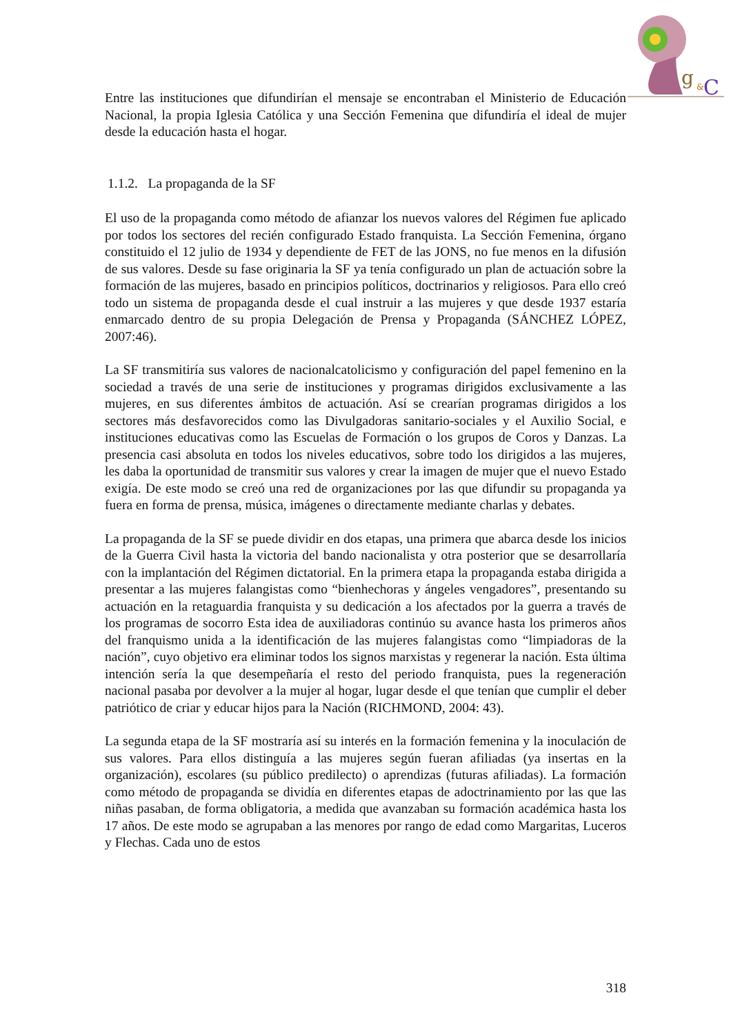g
&
C
Entre las instituciones que difundirían el mensaje se encontraban el Ministerio de Educación Nacional, la propia Iglesia Católica y una Sección Femenina que difundiría el ideal de mujer desde la educación hasta el hogar.
1.1.2. La propaganda de la SF
El uso de la propaganda como método de afianzar los nuevos valores del Régimen fue aplicado por todos los sectores del recién configurado Estado franquista. La Sección Femenina, órgano constituido el 12 julio de 1934 y dependiente de FET de las JONS, no fue menos en la difusión de sus valores. Desde su fase originaria la SF ya tenía configurado un plan de actuación sobre la formación de las mujeres, basado en principios políticos, doctrinarios y religiosos. Para ello creó todo un sistema de propaganda desde el cual instruir a las mujeres y que desde 1937 estaría enmarcado dentro de su propia Delegación de Prensa y Propaganda (SÁNCHEZ LÓPEZ, 2007:46).
La SF transmitiría sus valores de nacionalcatolicismo y configuración del papel femenino en la sociedad a través de una serie de instituciones y programas dirigidos exclusivamente a las mujeres, en sus diferentes ámbitos de actuación. Así se crearían programas dirigidos a los sectores más desfavorecidos como las Divulgadoras sanitario-sociales y el Auxilio Social, e instituciones educativas como las Escuelas de Formación o los grupos de Coros y Danzas. La presencia casi absoluta en todos los niveles educativos, sobre todo los dirigidos a las mujeres, les daba la oportunidad de transmitir sus valores y crear la imagen de mujer que el nuevo Estado exigía. De este modo se creó una red de organizaciones por las que difundir su propaganda ya fuera en forma de prensa, música, imágenes o directamente mediante charlas y debates.
La propaganda de la SF se puede dividir en dos etapas, una primera que abarca desde los inicios de la Guerra Civil hasta la victoria del bando nacionalista y otra posterior que se desarrollaría con la implantación del Régimen dictatorial. En la primera etapa la propaganda estaba dirigida a presentar a las mujeres falangistas como “bienhechoras y ángeles vengadores”, presentando su actuación en la retaguardia franquista y su dedicación a los afectados por la guerra a través de los programas de socorro Esta idea de auxiliadoras continúo su avance hasta los primeros años del franquismo unida a la identificación de las mujeres falangistas como “limpiadoras de la nación”, cuyo objetivo era eliminar todos los signos marxistas y regenerar la nación. Esta última intención sería la que desempeñaría el resto del periodo franquista, pues la regeneración nacional pasaba por devolver a la mujer al hogar, lugar desde el que tenían que cumplir el deber patriótico de criar y educar hijos para la Nación (RICHMOND, 2004: 43).
La segunda etapa de la SF mostraría así su interés en la formación femenina y la inoculación de sus valores. Para ellos distinguía a las mujeres según fueran afiliadas (ya insertas en la organización), escolares (su público predilecto) o aprendizas (futuras afiliadas). La formación como método de propaganda se dividía en diferentes etapas de adoctrinamiento por las que las niñas pasaban, de forma obligatoria, a medida que avanzaban su formación académica hasta los 17 años. De este modo se agrupaban a las menores por rango de edad como Margaritas, Luceros y Flechas. Cada uno de estos
318